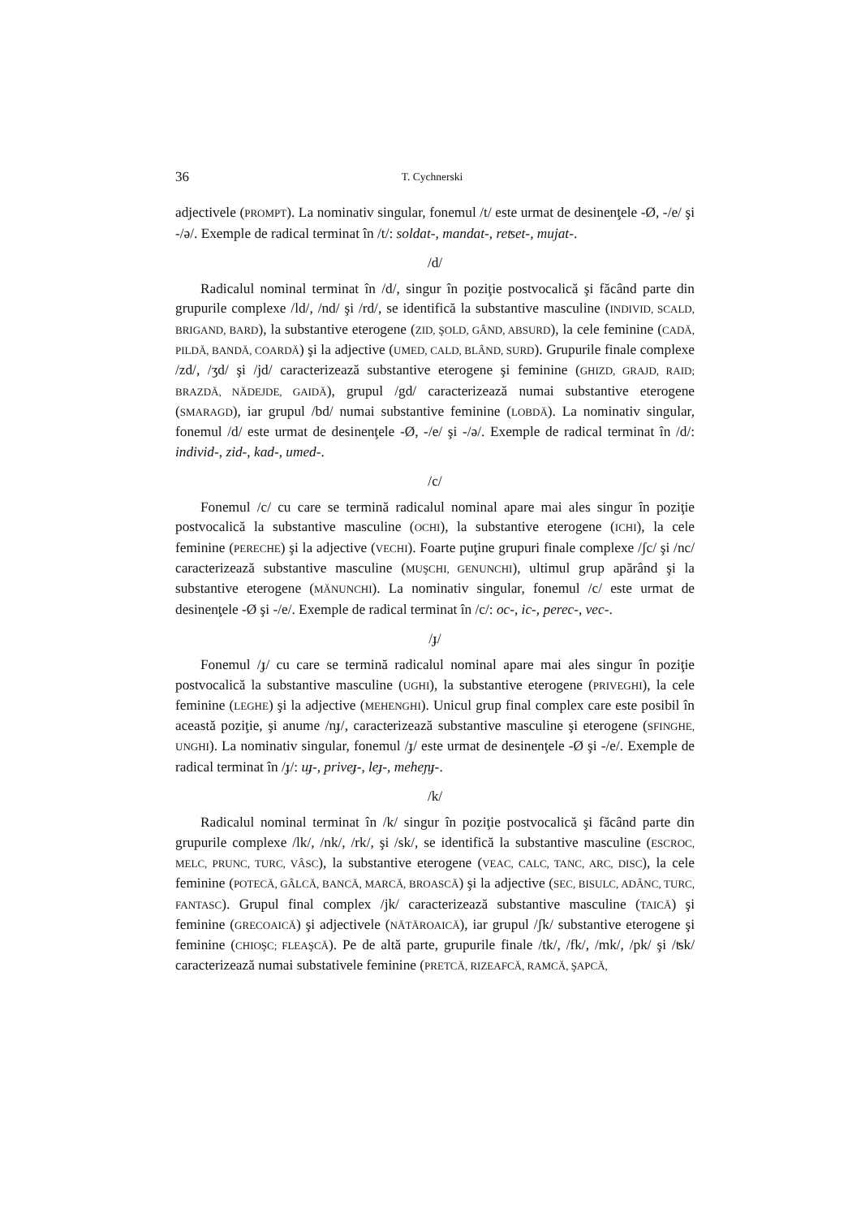36 T. Cychnerski
adjectivele (PROMPT). La nominativ singular, fonemul /t/ este urmat de desinenţele -Ø, -/e/ şi -/ə/. Exemple de radical terminat în /t/: soldat-, mandat-, reʦet-, mujat-.
/d/
Radicalul nominal terminat în /d/, singur în poziţie postvocalică şi făcând parte din grupurile complexe /ld/, /nd/ şi /rd/, se identifică la substantive masculine (INDIVID, SCALD, BRIGAND, BARD), la substantive eterogene (ZID, ŞOLD, GÂND, ABSURD), la cele feminine (CADĂ, PILDĂ, BANDĂ, COARDĂ) şi la adjective (UMED, CALD, BLÂND, SURD). Grupurile finale complexe /zd/, /ʒd/ şi /jd/ caracterizează substantive eterogene şi feminine (GHIZD, GRAJD, RAID; BRAZDĂ, NĂDEJDE, GAIDĂ), grupul /gd/ caracterizează numai substantive eterogene (SMARAGD), iar grupul /bd/ numai substantive feminine (LOBDĂ). La nominativ singular, fonemul /d/ este urmat de desinenţele -Ø, -/e/ şi -/ə/. Exemple de radical terminat în /d/: individ-, zid-, kad-, umed-.
/c/
Fonemul /c/ cu care se termină radicalul nominal apare mai ales singur în poziţie postvocalică la substantive masculine (OCHI), la substantive eterogene (ICHI), la cele feminine (PERECHE) şi la adjective (VECHI). Foarte puţine grupuri finale complexe /ʃc/ şi /nc/ caracterizează substantive masculine (MUŞCHI, GENUNCHI), ultimul grup apărând şi la substantive eterogene (MĂNUNCHI). La nominativ singular, fonemul /c/ este urmat de desinenţele -Ø şi -/e/. Exemple de radical terminat în /c/: oc-, ic-, perec-, vec-.
/ɟ/
Fonemul /ɟ/ cu care se termină radicalul nominal apare mai ales singur în poziţie postvocalică la substantive masculine (UGHI), la substantive eterogene (PRIVEGHI), la cele feminine (LEGHE) şi la adjective (MEHENGHI). Unicul grup final complex care este posibil în această poziţie, şi anume /nɟ/, caracterizează substantive masculine şi eterogene (SFINGHE, UNGHI). La nominativ singular, fonemul /ɟ/ este urmat de desinenţele -Ø şi -/e/. Exemple de radical terminat în /ɟ/: uɟ-, priveɟ-, leɟ-, meheɲɟ-.
/k/
Radicalul nominal terminat în /k/ singur în poziţie postvocalică şi făcând parte din grupurile complexe /lk/, /nk/, /rk/, şi /sk/, se identifică la substantive masculine (ESCROC, MELC, PRUNC, TURC, VÂSC), la substantive eterogene (VEAC, CALC, TANC, ARC, DISC), la cele feminine (POTECĂ, GÂLCĂ, BANCĂ, MARCĂ, BROASCĂ) şi la adjective (SEC, BISULC, ADÂNC, TURC, FANTASC). Grupul final complex /jk/ caracterizează substantive masculine (TAICĂ) şi feminine (GRECOAICĂ) şi adjectivele (NĂTĂROAICĂ), iar grupul /ʃk/ substantive eterogene şi feminine (CHIOŞC; FLEAŞCĂ). Pe de altă parte, grupurile finale /tk/, /fk/, /mk/, /pk/ şi /ʦk/ caracterizează numai substativele feminine (PRETCĂ, RIZEAFCĂ, RAMCĂ, ŞAPCĂ,